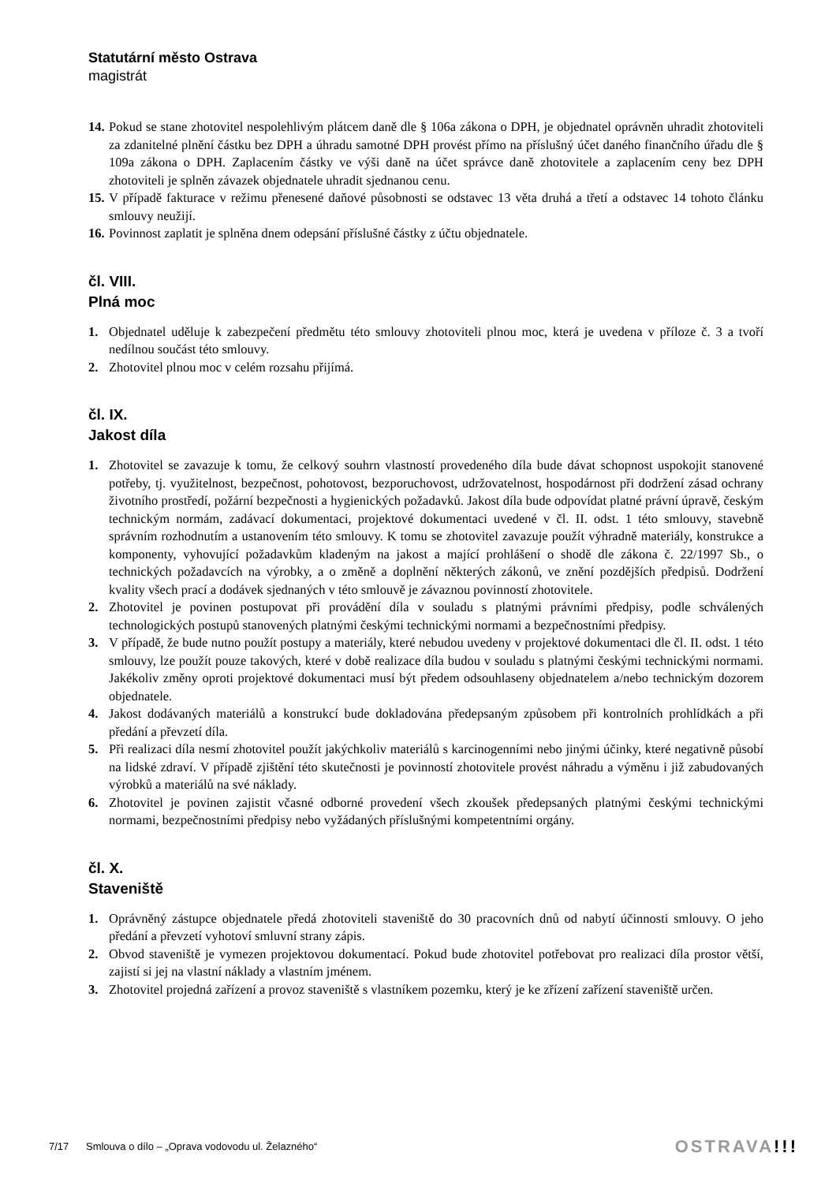Statutární město Ostrava
magistrát
14. Pokud se stane zhotovitel nespolehlivým plátcem daně dle § 106a zákona o DPH, je objednatel oprávněn uhradit zhotoviteli za zdanitelné plnění částku bez DPH a úhradu samotné DPH provést přímo na příslušný účet daného finančního úřadu dle § 109a zákona o DPH. Zaplacením částky ve výši daně na účet správce daně zhotovitele a zaplacením ceny bez DPH zhotoviteli je splněn závazek objednatele uhradit sjednanou cenu.
15. V případě fakturace v režimu přenesené daňové působnosti se odstavec 13 věta druhá a třetí a odstavec 14 tohoto článku smlouvy neužijí.
16. Povinnost zaplatit je splněna dnem odepsání příslušné částky z účtu objednatele.
čl. VIII.
Plná moc
1. Objednatel uděluje k zabezpečení předmětu této smlouvy zhotoviteli plnou moc, která je uvedena v příloze č. 3 a tvoří nedílnou součást této smlouvy.
2. Zhotovitel plnou moc v celém rozsahu přijímá.
čl. IX.
Jakost díla
1. Zhotovitel se zavazuje k tomu, že celkový souhrn vlastností provedeného díla bude dávat schopnost uspokojit stanovené potřeby, tj. využitelnost, bezpečnost, pohotovost, bezporuchovost, udržovatelnost, hospodárnost při dodržení zásad ochrany životního prostředí, požární bezpečnosti a hygienických požadavků. Jakost díla bude odpovídat platné právní úpravě, českým technickým normám, zadávací dokumentaci, projektové dokumentaci uvedené v čl. II. odst. 1 této smlouvy, stavebně správním rozhodnutím a ustanovením této smlouvy. K tomu se zhotovitel zavazuje použít výhradně materiály, konstrukce a komponenty, vyhovující požadavkům kladeným na jakost a mající prohlášení o shodě dle zákona č. 22/1997 Sb., o technických požadavcích na výrobky, a o změně a doplnění některých zákonů, ve znění pozdějších předpisů. Dodržení kvality všech prací a dodávek sjednaných v této smlouvě je závaznou povinností zhotovitele.
2. Zhotovitel je povinen postupovat při provádění díla v souladu s platnými právními předpisy, podle schválených technologických postupů stanovených platnými českými technickými normami a bezpečnostními předpisy.
3. V případě, že bude nutno použít postupy a materiály, které nebudou uvedeny v projektové dokumentaci dle čl. II. odst. 1 této smlouvy, lze použít pouze takových, které v době realizace díla budou v souladu s platnými českými technickými normami. Jakékoliv změny oproti projektové dokumentaci musí být předem odsouhlaseny objednatelem a/nebo technickým dozorem objednatele.
4. Jakost dodávaných materiálů a konstrukcí bude dokladována předepsaným způsobem při kontrolních prohlídkách a při předání a převzetí díla.
5. Při realizaci díla nesmí zhotovitel použít jakýchkoliv materiálů s karcinogenními nebo jinými účinky, které negativně působí na lidské zdraví. V případě zjištění této skutečnosti je povinností zhotovitele provést náhradu a výměnu i již zabudovaných výrobků a materiálů na své náklady.
6. Zhotovitel je povinen zajistit včasné odborné provedení všech zkoušek předepsaných platnými českými technickými normami, bezpečnostními předpisy nebo vyžádaných příslušnými kompetentními orgány.
čl. X.
Staveniště
1. Oprávněný zástupce objednatele předá zhotoviteli staveniště do 30 pracovních dnů od nabytí účinnosti smlouvy. O jeho předání a převzetí vyhotoví smluvní strany zápis.
2. Obvod staveniště je vymezen projektovou dokumentací. Pokud bude zhotovitel potřebovat pro realizaci díla prostor větší, zajistí si jej na vlastní náklady a vlastním jménem.
3. Zhotovitel projedná zařízení a provoz staveniště s vlastníkem pozemku, který je ke zřízení zařízení staveniště určen.
7/17 Smlouva o dílo – „Oprava vodovodu ul. Želazného“OSTRAVA!!!